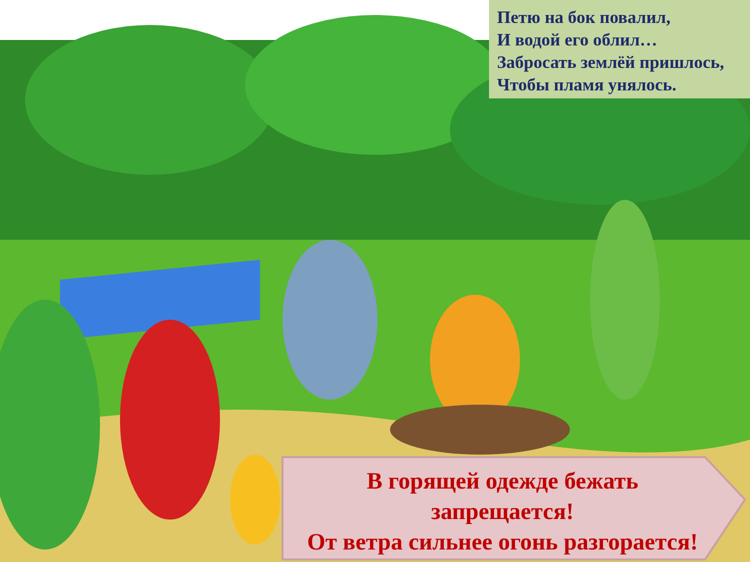Петю на бок повалил,
И водой его облил…
Забросать землёй пришлось,
Чтобы пламя унялось.
В горящей одежде бежать
запрещается!
От ветра сильнее огонь разгорается!